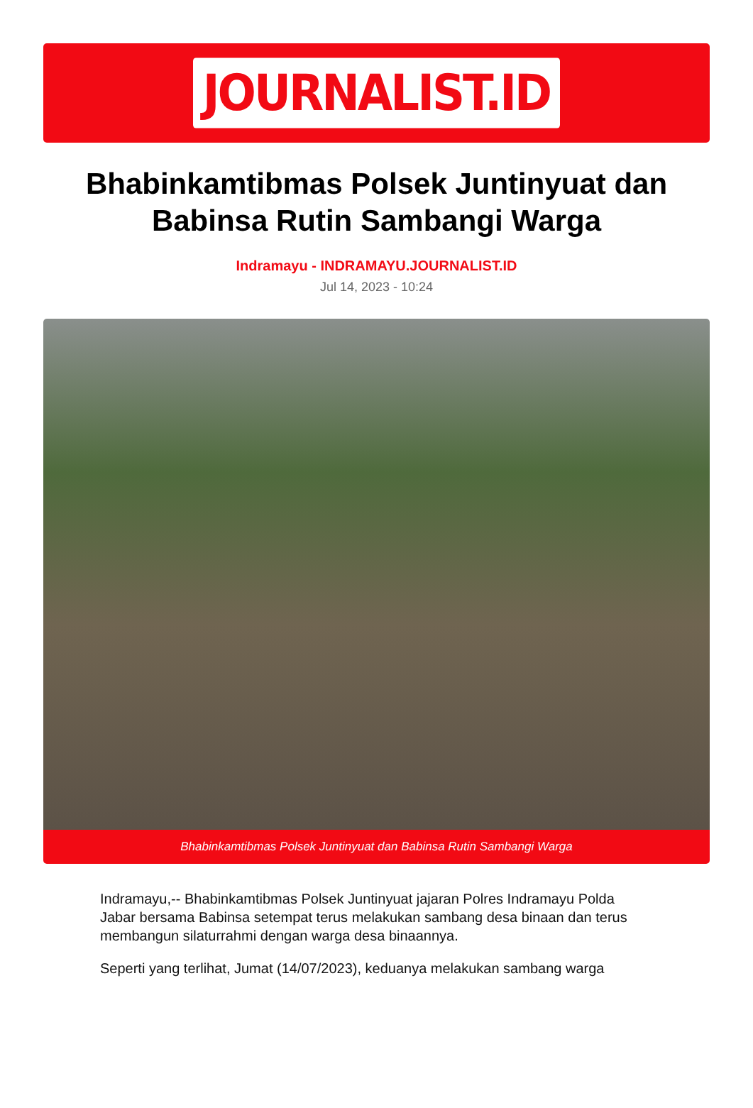JOURNALIST.ID
Bhabinkamtibmas Polsek Juntinyuat dan Babinsa Rutin Sambangi Warga
Indramayu - INDRAMAYU.JOURNALIST.ID
Jul 14, 2023 - 10:24
Bhabinkamtibmas Polsek Juntinyuat dan Babinsa Rutin Sambangi Warga
Indramayu,-- Bhabinkamtibmas Polsek Juntinyuat jajaran Polres Indramayu Polda Jabar bersama Babinsa setempat terus melakukan sambang desa binaan dan terus membangun silaturrahmi dengan warga desa binaannya.
Seperti yang terlihat, Jumat (14/07/2023), keduanya melakukan sambang warga